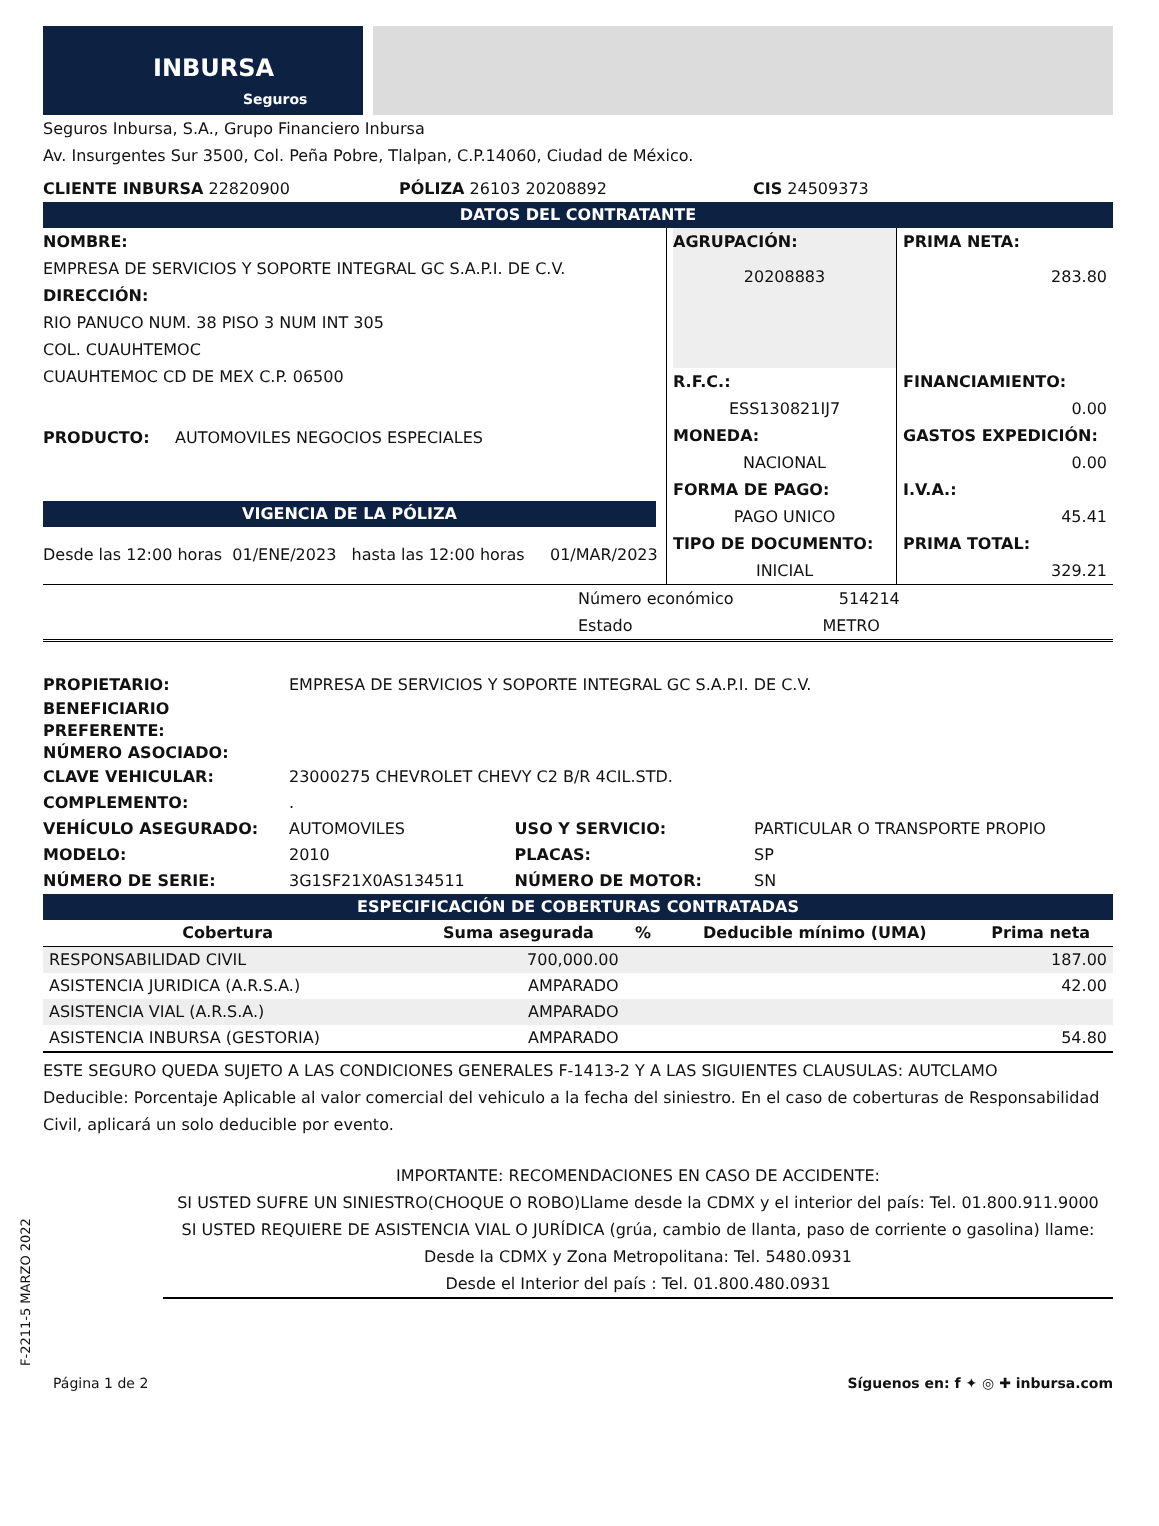INBURSA
Seguros
Seguros Inbursa, S.A., Grupo Financiero Inbursa
Av. Insurgentes Sur 3500, Col. Peña Pobre, Tlalpan, C.P.14060, Ciudad de México.
CLIENTE INBURSA 22820900 PÓLIZA 26103 20208892 CIS 24509373
DATOS DEL CONTRATANTE
NOMBRE:
EMPRESA DE SERVICIOS Y SOPORTE INTEGRAL GC S.A.P.I. DE C.V.
DIRECCIÓN:
RIO PANUCO NUM. 38 PISO 3 NUM INT 305
COL. CUAUHTEMOC
CUAUHTEMOC CD DE MEX C.P. 06500
PRODUCTO: AUTOMOVILES NEGOCIOS ESPECIALES
VIGENCIA DE LA PÓLIZA
Desde las 12:00 horas 01/ENE/2023 hasta las 12:00 horas 01/MAR/2023
AGRUPACIÓN:
20208883
R.F.C.:
ESS130821IJ7
MONEDA:
NACIONAL
FORMA DE PAGO:
PAGO UNICO
TIPO DE DOCUMENTO:
INICIAL
PRIMA NETA:
283.80
FINANCIAMIENTO:
0.00
GASTOS EXPEDICIÓN:
0.00
I.V.A.:
45.41
PRIMA TOTAL:
329.21
Número económico 514214
Estado METRO
| PROPIETARIO: | EMPRESA DE SERVICIOS Y SOPORTE INTEGRAL GC S.A.P.I. DE C.V. | | |
| BENEFICIARIO PREFERENTE: | | | |
| NÚMERO ASOCIADO: | | | |
| CLAVE VEHICULAR: | 23000275 CHEVROLET CHEVY C2 B/R 4CIL.STD. | | |
| COMPLEMENTO: | . | | |
| VEHÍCULO ASEGURADO: | AUTOMOVILES | USO Y SERVICIO: | PARTICULAR O TRANSPORTE PROPIO |
| MODELO: | 2010 | PLACAS: | SP |
| NÚMERO DE SERIE: | 3G1SF21X0AS134511 | NÚMERO DE MOTOR: | SN |
ESPECIFICACIÓN DE COBERTURAS CONTRATADAS
| Cobertura | Suma asegurada | % | Deducible mínimo (UMA) | Prima neta |
| --- | --- | --- | --- | --- |
| RESPONSABILIDAD CIVIL | 700,000.00 | | | 187.00 |
| ASISTENCIA JURIDICA (A.R.S.A.) | AMPARADO | | | 42.00 |
| ASISTENCIA VIAL (A.R.S.A.) | AMPARADO | | | |
| ASISTENCIA INBURSA (GESTORIA) | AMPARADO | | | 54.80 |
ESTE SEGURO QUEDA SUJETO A LAS CONDICIONES GENERALES F-1413-2 Y A LAS SIGUIENTES CLAUSULAS: AUTCLAMO
Deducible: Porcentaje Aplicable al valor comercial del vehiculo a la fecha del siniestro. En el caso de coberturas de Responsabilidad Civil, aplicará un solo deducible por evento.
IMPORTANTE: RECOMENDACIONES EN CASO DE ACCIDENTE:
SI USTED SUFRE UN SINIESTRO(CHOQUE O ROBO)Llame desde la CDMX y el interior del país: Tel. 01.800.911.9000
SI USTED REQUIERE DE ASISTENCIA VIAL O JURÍDICA (grúa, cambio de llanta, paso de corriente o gasolina) llame:
Desde la CDMX y Zona Metropolitana: Tel. 5480.0931
Desde el Interior del país : Tel. 01.800.480.0931
Página 1 de 2 Síguenos en: f ✦ ◎ ✚ inbursa.com
F-2211-5 MARZO 2022